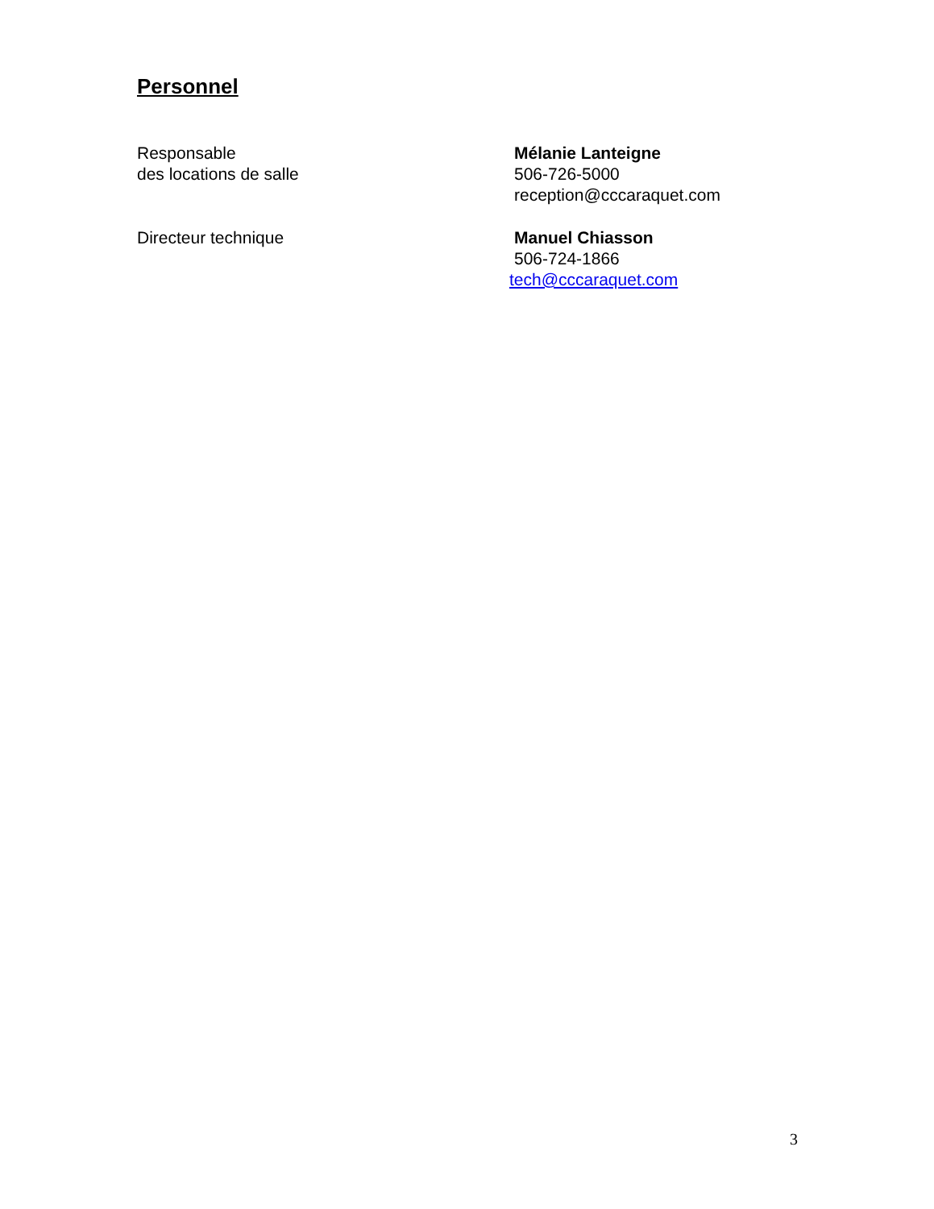Personnel
Responsable
des locations de salle
Mélanie Lanteigne
506-726-5000
reception@cccaraquet.com
Directeur technique Manuel Chiasson
506-724-1866
tech@cccaraquet.com
3